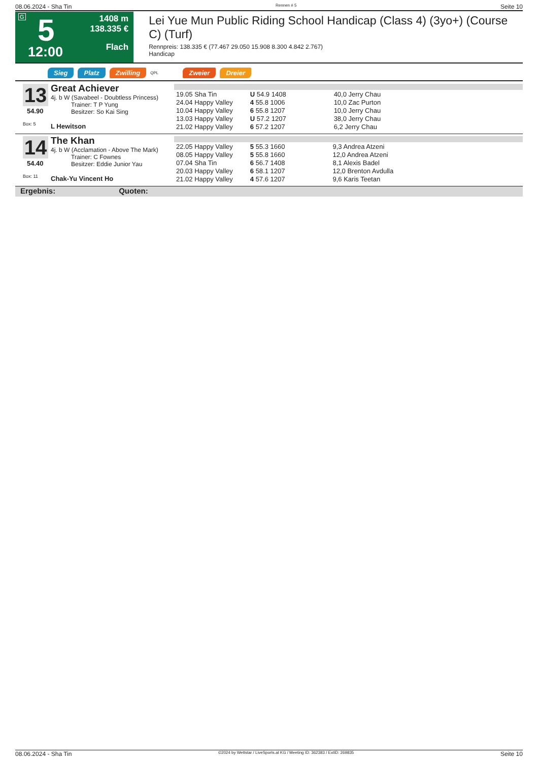08.06.2024 - Sha Tin Rennen # 5 Seite 10
G 5
12:00
1408 m
138.335 €
Flach
Lei Yue Mun Public Riding School Handicap (Class 4) (3yo+) (Course C) (Turf)
Rennpreis: 138.335 € (77.467 29.050 15.908 8.300 4.842 2.767)
Handicap
Sieg Platz Zwilling QPL Zweier Dreier
13
Great Achiever
4j. b W (Savabeel - Doubtless Princess)
Trainer: T P Yung
Besitzer: So Kai Sing
54.90
Box: 5 L Hewitson
| 19.05 Sha Tin | U 54.9 1408 | 40,0 Jerry Chau |
| 24.04 Happy Valley | 4 55.8 1006 | 10,0 Zac Purton |
| 10.04 Happy Valley | 6 55.8 1207 | 10,0 Jerry Chau |
| 13.03 Happy Valley | U 57.2 1207 | 38,0 Jerry Chau |
| 21.02 Happy Valley | 6 57.2 1207 | 6,2 Jerry Chau |
14
The Khan
4j. b W (Acclamation - Above The Mark)
Trainer: C Fownes
Besitzer: Eddie Junior Yau
54.40
Box: 11 Chak-Yu Vincent Ho
| 22.05 Happy Valley | 5 55.3 1660 | 9,3 Andrea Atzeni |
| 08.05 Happy Valley | 5 55.8 1660 | 12,0 Andrea Atzeni |
| 07.04 Sha Tin | 6 56.7 1408 | 8,1 Alexis Badel |
| 20.03 Happy Valley | 6 58.1 1207 | 12,0 Brenton Avdulla |
| 21.02 Happy Valley | 4 57.6 1207 | 9,6 Karis Teetan |
Ergebnis: Quoten:
08.06.2024 - Sha Tin ©2024 by Wettstar / LiveSports.at KG / Meeting ID: 362383 / ExtID: 269835 Seite 10